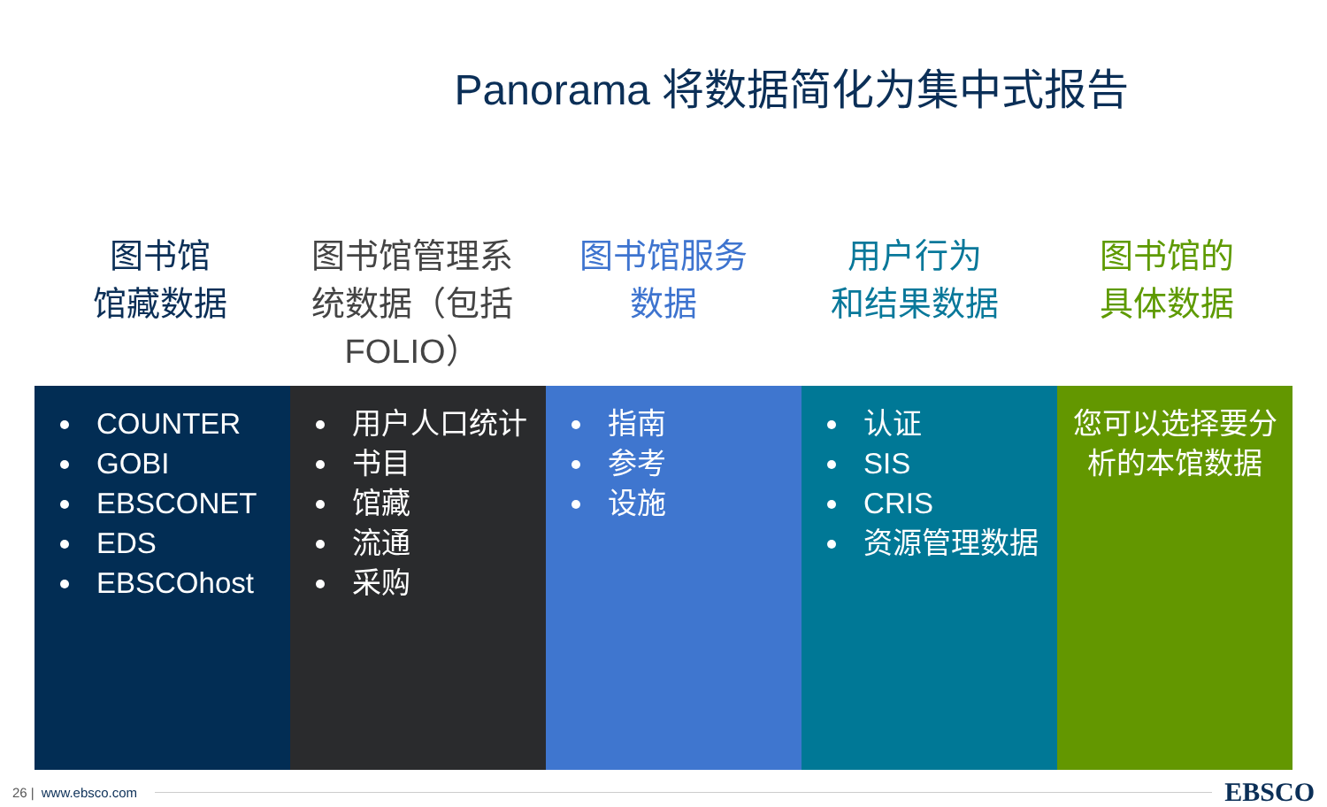Panorama 将数据简化为集中式报告
图书馆
馆藏数据
图书馆管理系
统数据（包括
FOLIO）
图书馆服务
数据
用户行为
和结果数据
图书馆的
具体数据
COUNTER
GOBI
EBSCONET
EDS
EBSCOhost
用户人口统计
书目
馆藏
流通
采购
指南
参考
设施
认证
SIS
CRIS
资源管理数据
您可以选择要分
析的本馆数据
26 | www.ebsco.com EBSCO